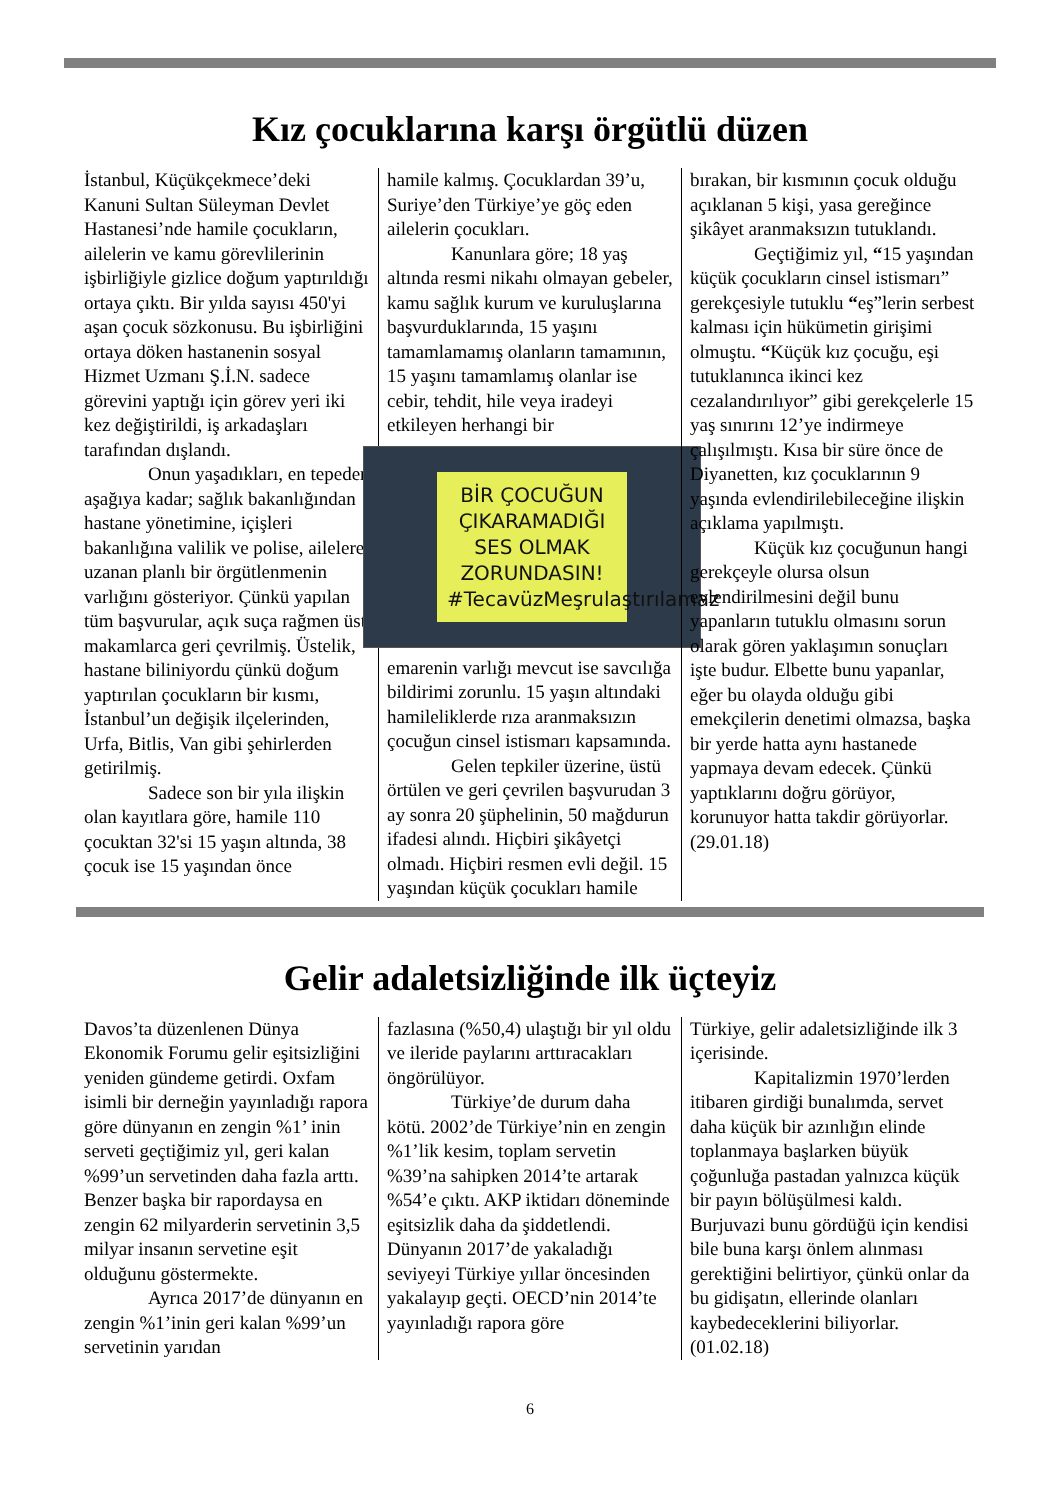Kız çocuklarına karşı örgütlü düzen
İstanbul, Küçükçekmece’deki Kanuni Sultan Süleyman Devlet Hastanesi’nde hamile çocukların, ailelerin ve kamu görevlilerinin işbirliğiyle gizlice doğum yaptırıldığı ortaya çıktı. Bir yılda sayısı 450'yi aşan çocuk sözkonusu. Bu işbirliğini ortaya döken hastanenin sosyal Hizmet Uzmanı Ş.İ.N. sadece görevini yaptığı için görev yeri iki kez değiştirildi, iş arkadaşları tarafından dışlandı.
Onun yaşadıkları, en tepeden aşağıya kadar; sağlık bakanlığından hastane yönetimine, içişleri bakanlığına valilik ve polise, ailelere uzanan planlı bir örgütlenmenin varlığını gösteriyor. Çünkü yapılan tüm başvurular, açık suça rağmen üst makamlarca geri çevrilmiş. Üstelik, hastane biliniyordu çünkü doğum yaptırılan çocukların bir kısmı, İstanbul’un değişik ilçelerinden, Urfa, Bitlis, Van gibi şehirlerden getirilmiş.
Sadece son bir yıla ilişkin olan kayıtlara göre, hamile 110 çocuktan 32'si 15 yaşın altında, 38 çocuk ise 15 yaşından önce
hamile kalmış. Çocuklardan 39’u, Suriye’den Türkiye’ye göç eden ailelerin çocukları.
Kanunlara göre; 18 yaş altında resmi nikahı olmayan gebeler, kamu sağlık kurum ve kuruluşlarına başvurduklarında, 15 yaşını tamamlamamış olanların tamamının, 15 yaşını tamamlamış olanlar ise cebir, tehdit, hile veya iradeyi etkileyen herhangi bir
BİR ÇOCUĞUN ÇIKARAMADIĞI SES OLMAK ZORUNDASIN! #TecavüzMeşrulaştırılamaz
emarenin varlığı mevcut ise savcılığa bildirimi zorunlu. 15 yaşın altındaki hamileliklerde rıza aranmaksızın çocuğun cinsel istismarı kapsamında.
Gelen tepkiler üzerine, üstü örtülen ve geri çevrilen başvurudan 3 ay sonra 20 şüphelinin, 50 mağdurun ifadesi alındı. Hiçbiri şikâyetçi olmadı. Hiçbiri resmen evli değil. 15 yaşından küçük çocukları hamile
bırakan, bir kısmının çocuk olduğu açıklanan 5 kişi, yasa gereğince şikâyet aranmaksızın tutuklandı.
Geçtiğimiz yıl, “15 yaşından küçük çocukların cinsel istismarı” gerekçesiyle tutuklu “eş”lerin serbest kalması için hükümetin girişimi olmuştu. “Küçük kız çocuğu, eşi tutuklanınca ikinci kez cezalandırılıyor” gibi gerekçelerle 15 yaş sınırını 12’ye indirmeye çalışılmıştı. Kısa bir süre önce de Diyanetten, kız çocuklarının 9 yaşında evlendirilebileceğine ilişkin açıklama yapılmıştı.
Küçük kız çocuğunun hangi gerekçeyle olursa olsun evlendirilmesini değil bunu yapanların tutuklu olmasını sorun olarak gören yaklaşımın sonuçları işte budur. Elbette bunu yapanlar, eğer bu olayda olduğu gibi emekçilerin denetimi olmazsa, başka bir yerde hatta aynı hastanede yapmaya devam edecek. Çünkü yaptıklarını doğru görüyor, korunuyor hatta takdir görüyorlar. (29.01.18)
Gelir adaletsizliğinde ilk üçteyiz
Davos’ta düzenlenen Dünya Ekonomik Forumu gelir eşitsizliğini yeniden gündeme getirdi. Oxfam isimli bir derneğin yayınladığı rapora göre dünyanın en zengin %1’ inin serveti geçtiğimiz yıl, geri kalan %99’un servetinden daha fazla arttı. Benzer başka bir rapordaysa en zengin 62 milyarderin servetinin 3,5 milyar insanın servetine eşit olduğunu göstermekte.
Ayrıca 2017’de dünyanın en zengin %1’inin geri kalan %99’un servetinin yarıdan
fazlasına (%50,4) ulaştığı bir yıl oldu ve ileride paylarını arttıracakları öngörülüyor.
Türkiye’de durum daha kötü. 2002’de Türkiye’nin en zengin %1’lik kesim, toplam servetin %39’na sahipken 2014’te artarak %54’e çıktı. AKP iktidarı döneminde eşitsizlik daha da şiddetlendi. Dünyanın 2017’de yakaladığı seviyeyi Türkiye yıllar öncesinden yakalayıp geçti. OECD’nin 2014’te yayınladığı rapora göre
Türkiye, gelir adaletsizliğinde ilk 3 içerisinde.
Kapitalizmin 1970’lerden itibaren girdiği bunalımda, servet daha küçük bir azınlığın elinde toplanmaya başlarken büyük çoğunluğa pastadan yalnızca küçük bir payın bölüşülmesi kaldı. Burjuvazi bunu gördüğü için kendisi bile buna karşı önlem alınması gerektiğini belirtiyor, çünkü onlar da bu gidişatın, ellerinde olanları kaybedeceklerini biliyorlar. (01.02.18)
6